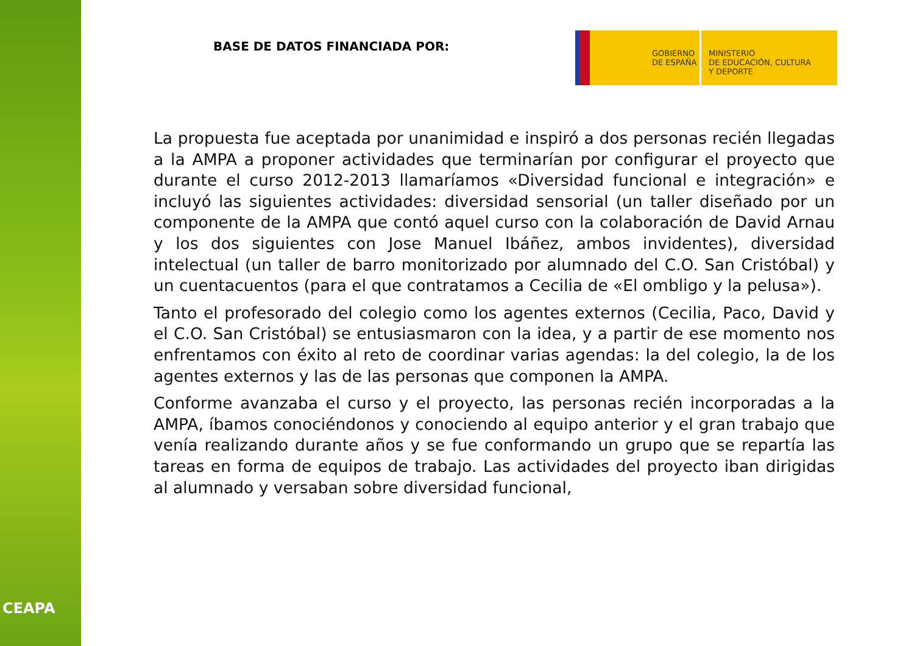CEAPA
BASE DE DATOS FINANCIADA POR:
GOBIERNO
DE ESPAÑA
MINISTERIO
DE EDUCACIÓN, CULTURA
Y DEPORTE
La propuesta fue aceptada por unanimidad e inspiró a dos personas recién llegadas a la AMPA a proponer actividades que terminarían por configurar el proyecto que durante el curso 2012-2013 llamaríamos «Diversidad funcional e integración» e incluyó las siguientes actividades: diversidad sensorial (un taller diseñado por un componente de la AMPA que contó aquel curso con la colaboración de David Arnau y los dos siguientes con Jose Manuel Ibáñez, ambos invidentes), diversidad intelectual (un taller de barro monitorizado por alumnado del C.O. San Cristóbal) y un cuentacuentos (para el que contratamos a Cecilia de «El ombligo y la pelusa»).
Tanto el profesorado del colegio como los agentes externos (Cecilia, Paco, David y el C.O. San Cristóbal) se entusiasmaron con la idea, y a partir de ese momento nos enfrentamos con éxito al reto de coordinar varias agendas: la del colegio, la de los agentes externos y las de las personas que componen la AMPA.
Conforme avanzaba el curso y el proyecto, las personas recién incorporadas a la AMPA, íbamos conociéndonos y conociendo al equipo anterior y el gran trabajo que venía realizando durante años y se fue conformando un grupo que se repartía las tareas en forma de equipos de trabajo. Las actividades del proyecto iban dirigidas al alumnado y versaban sobre diversidad funcional,